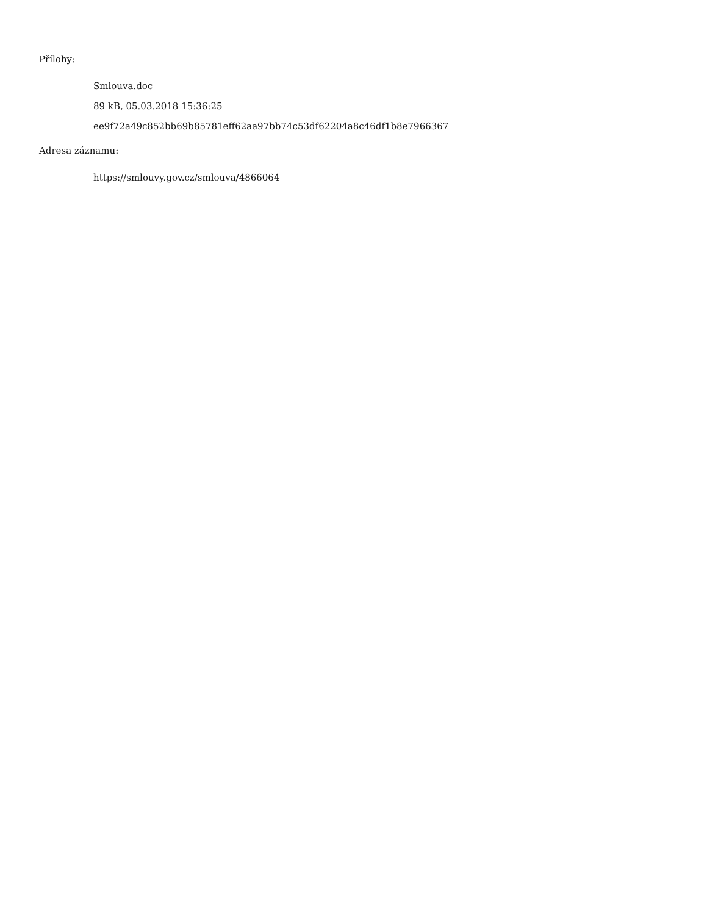Přílohy:
Smlouva.doc
89 kB, 05.03.2018 15:36:25
ee9f72a49c852bb69b85781eff62aa97bb74c53df62204a8c46df1b8e7966367
Adresa záznamu:
https://smlouvy.gov.cz/smlouva/4866064